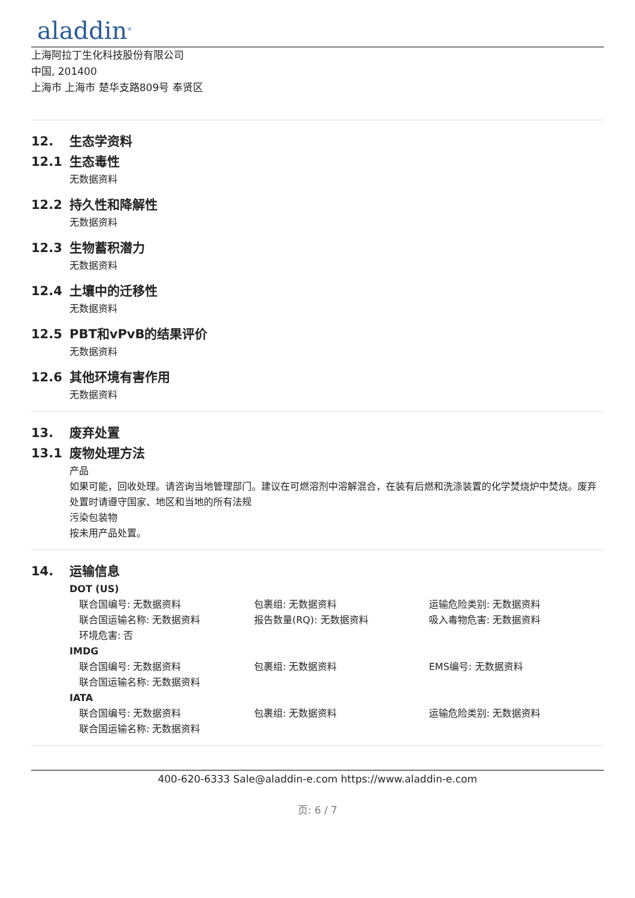aladdin<sup>®</sup>
上海阿拉丁生化科技股份有限公司
中国, 201400
上海市 上海市 楚华支路809号 奉贤区
12. 生态学资料
12.1 生态毒性
无数据资料
12.2 持久性和降解性
无数据资料
12.3 生物蓄积潜力
无数据资料
12.4 土壤中的迁移性
无数据资料
12.5 PBT和vPvB的结果评价
无数据资料
12.6 其他环境有害作用
无数据资料
13. 废弃处置
13.1 废物处理方法
产品
如果可能，回收处理。请咨询当地管理部门。建议在可燃溶剂中溶解混合，在装有后燃和洗涤装置的化学焚烧炉中焚烧。废弃处置时请遵守国家、地区和当地的所有法规
污染包装物
按未用产品处置。
14. 运输信息
DOT (US)
联合国编号: 无数据资料 包裹组: 无数据资料 运输危险类别: 无数据资料
联合国运输名称: 无数据资料 报告数量(RQ): 无数据资料 吸入毒物危害: 无数据资料
环境危害: 否
IMDG
联合国编号: 无数据资料 包裹组: 无数据资料 EMS编号: 无数据资料
联合国运输名称: 无数据资料
IATA
联合国编号: 无数据资料 包裹组: 无数据资料 运输危险类别: 无数据资料
联合国运输名称: 无数据资料
400-620-6333 Sale@aladdin-e.com https://www.aladdin-e.com
页: 6 / 7